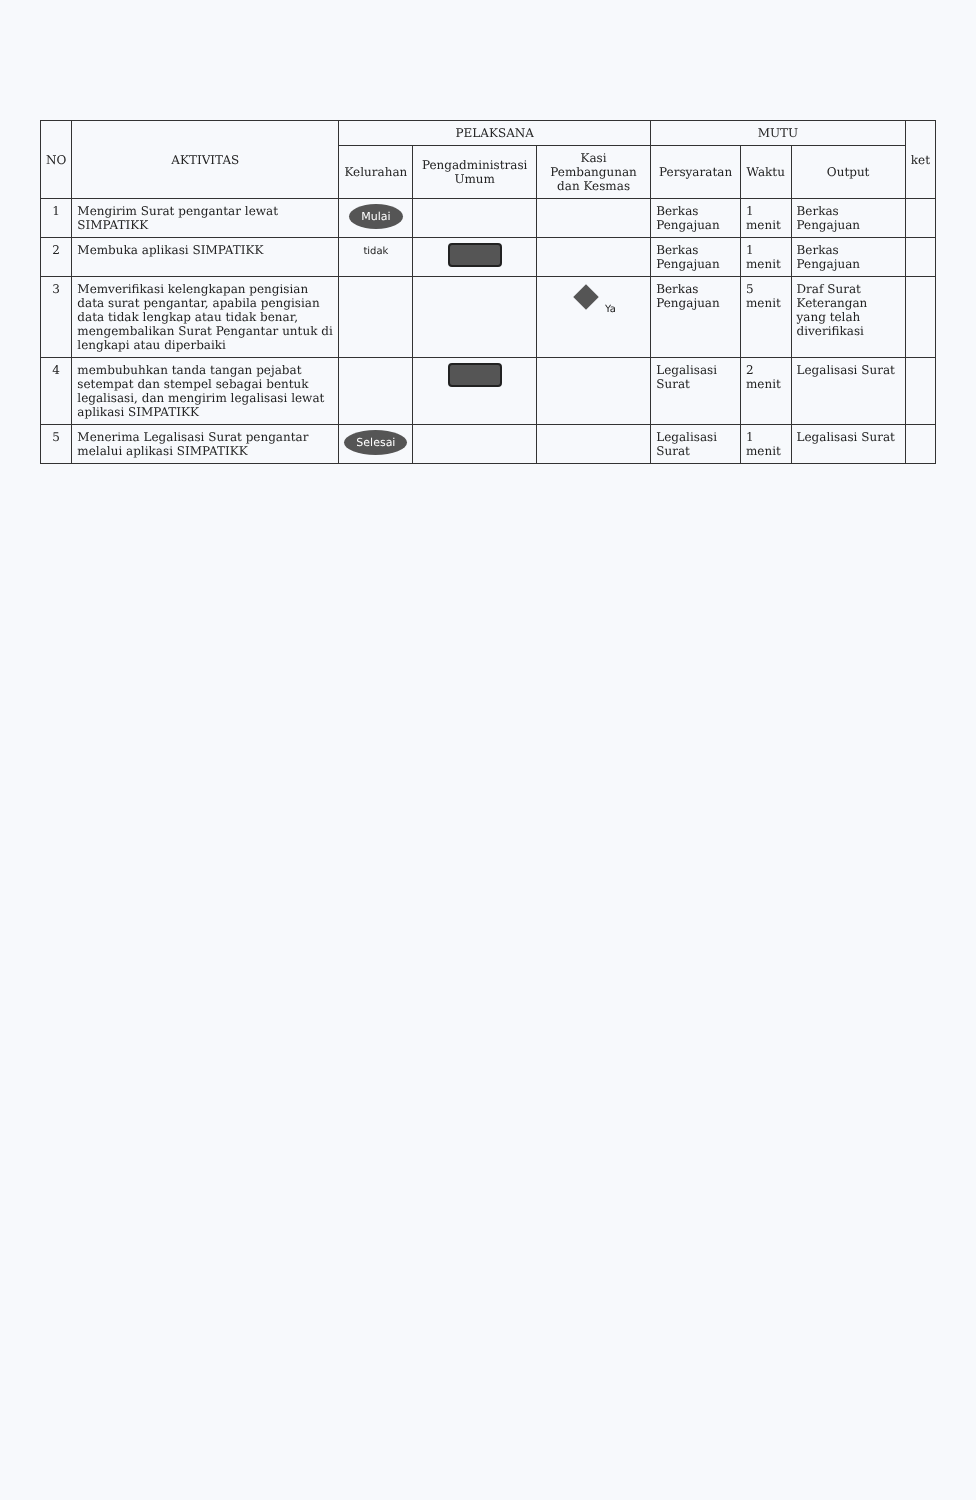| NO | AKTIVITAS | PELAKSANA | | | MUTU | | | ket |
| --- | --- | --- | --- | --- | --- | --- | --- | --- |
| | | Kelurahan | Pengadministrasi Umum | Kasi Pembangunan dan Kesmas | Persyaratan | Waktu | Output | |
| 1 | Mengirim Surat pengantar lewat SIMPATIKK | Mulai | | | Berkas Pengajuan | 1 menit | Berkas Pengajuan | |
| 2 | Membuka aplikasi SIMPATIKK | tidak | | | Berkas Pengajuan | 1 menit | Berkas Pengajuan | |
| 3 | Memverifikasi kelengkapan pengisian data surat pengantar, apabila pengisian data tidak lengkap atau tidak benar, mengembalikan Surat Pengantar untuk di lengkapi atau diperbaiki | | | Ya | Berkas Pengajuan | 5 menit | Draf Surat Keterangan yang telah diverifikasi | |
| 4 | membubuhkan tanda tangan pejabat setempat dan stempel sebagai bentuk legalisasi, dan mengirim legalisasi lewat aplikasi SIMPATIKK | | | | Legalisasi Surat | 2 menit | Legalisasi Surat | |
| 5 | Menerima Legalisasi Surat pengantar melalui aplikasi SIMPATIKK | Selesai | | | Legalisasi Surat | 1 menit | Legalisasi Surat | |